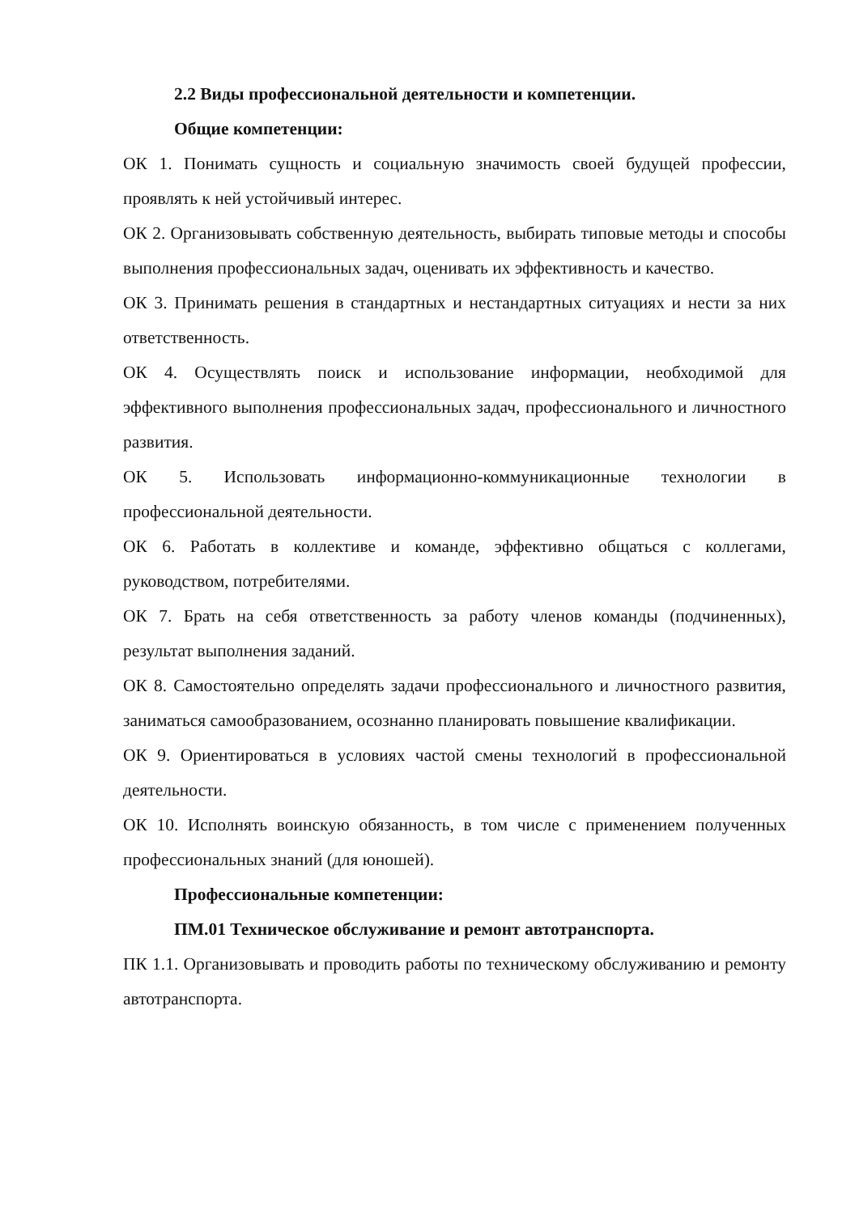2.2 Виды профессиональной деятельности и компетенции.
Общие компетенции:
ОК 1. Понимать сущность и социальную значимость своей будущей профессии, проявлять к ней устойчивый интерес.
ОК 2. Организовывать собственную деятельность, выбирать типовые методы и способы выполнения профессиональных задач, оценивать их эффективность и качество.
ОК 3. Принимать решения в стандартных и нестандартных ситуациях и нести за них ответственность.
ОК 4. Осуществлять поиск и использование информации, необходимой для эффективного выполнения профессиональных задач, профессионального и личностного развития.
ОК 5. Использовать информационно-коммуникационные технологии в профессиональной деятельности.
ОК 6. Работать в коллективе и команде, эффективно общаться с коллегами, руководством, потребителями.
ОК 7. Брать на себя ответственность за работу членов команды (подчиненных), результат выполнения заданий.
ОК 8. Самостоятельно определять задачи профессионального и личностного развития, заниматься самообразованием, осознанно планировать повышение квалификации.
ОК 9. Ориентироваться в условиях частой смены технологий в профессиональной деятельности.
ОК 10. Исполнять воинскую обязанность, в том числе с применением полученных профессиональных знаний (для юношей).
Профессиональные компетенции:
ПМ.01 Техническое обслуживание и ремонт автотранспорта.
ПК 1.1. Организовывать и проводить работы по техническому обслуживанию и ремонту автотранспорта.